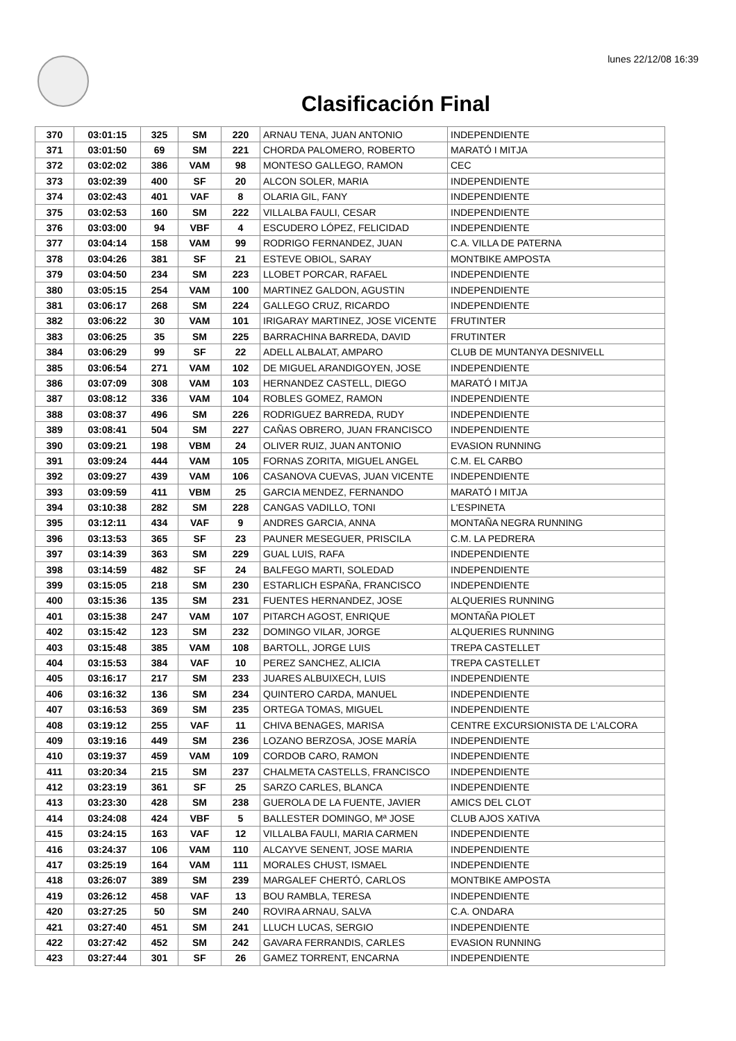lunes 22/12/08 16:39
Clasificación Final
| 370 | 03:01:15 | 325 | SM | 220 | ARNAU TENA, JUAN ANTONIO | INDEPENDIENTE |
| 371 | 03:01:50 | 69 | SM | 221 | CHORDA PALOMERO, ROBERTO | MARATÓ I MITJA |
| 372 | 03:02:02 | 386 | VAM | 98 | MONTESO GALLEGO, RAMON | CEC |
| 373 | 03:02:39 | 400 | SF | 20 | ALCON SOLER, MARIA | INDEPENDIENTE |
| 374 | 03:02:43 | 401 | VAF | 8 | OLARIA GIL, FANY | INDEPENDIENTE |
| 375 | 03:02:53 | 160 | SM | 222 | VILLALBA FAULI, CESAR | INDEPENDIENTE |
| 376 | 03:03:00 | 94 | VBF | 4 | ESCUDERO LÓPEZ, FELICIDAD | INDEPENDIENTE |
| 377 | 03:04:14 | 158 | VAM | 99 | RODRIGO FERNANDEZ, JUAN | C.A. VILLA DE PATERNA |
| 378 | 03:04:26 | 381 | SF | 21 | ESTEVE OBIOL, SARAY | MONTBIKE AMPOSTA |
| 379 | 03:04:50 | 234 | SM | 223 | LLOBET PORCAR, RAFAEL | INDEPENDIENTE |
| 380 | 03:05:15 | 254 | VAM | 100 | MARTINEZ GALDON, AGUSTIN | INDEPENDIENTE |
| 381 | 03:06:17 | 268 | SM | 224 | GALLEGO CRUZ, RICARDO | INDEPENDIENTE |
| 382 | 03:06:22 | 30 | VAM | 101 | IRIGARAY MARTINEZ, JOSE VICENTE | FRUTINTER |
| 383 | 03:06:25 | 35 | SM | 225 | BARRACHINA BARREDA, DAVID | FRUTINTER |
| 384 | 03:06:29 | 99 | SF | 22 | ADELL ALBALAT, AMPARO | CLUB DE MUNTANYA DESNIVELL |
| 385 | 03:06:54 | 271 | VAM | 102 | DE MIGUEL ARANDIGOYEN, JOSE | INDEPENDIENTE |
| 386 | 03:07:09 | 308 | VAM | 103 | HERNANDEZ CASTELL, DIEGO | MARATÓ I MITJA |
| 387 | 03:08:12 | 336 | VAM | 104 | ROBLES GOMEZ, RAMON | INDEPENDIENTE |
| 388 | 03:08:37 | 496 | SM | 226 | RODRIGUEZ BARREDA, RUDY | INDEPENDIENTE |
| 389 | 03:08:41 | 504 | SM | 227 | CAÑAS OBRERO, JUAN FRANCISCO | INDEPENDIENTE |
| 390 | 03:09:21 | 198 | VBM | 24 | OLIVER RUIZ, JUAN ANTONIO | EVASION RUNNING |
| 391 | 03:09:24 | 444 | VAM | 105 | FORNAS ZORITA, MIGUEL ANGEL | C.M. EL CARBO |
| 392 | 03:09:27 | 439 | VAM | 106 | CASANOVA CUEVAS, JUAN VICENTE | INDEPENDIENTE |
| 393 | 03:09:59 | 411 | VBM | 25 | GARCIA MENDEZ, FERNANDO | MARATÓ I MITJA |
| 394 | 03:10:38 | 282 | SM | 228 | CANGAS VADILLO, TONI | L'ESPINETA |
| 395 | 03:12:11 | 434 | VAF | 9 | ANDRES GARCIA, ANNA | MONTAÑA NEGRA RUNNING |
| 396 | 03:13:53 | 365 | SF | 23 | PAUNER MESEGUER, PRISCILA | C.M. LA PEDRERA |
| 397 | 03:14:39 | 363 | SM | 229 | GUAL LUIS, RAFA | INDEPENDIENTE |
| 398 | 03:14:59 | 482 | SF | 24 | BALFEGO MARTI, SOLEDAD | INDEPENDIENTE |
| 399 | 03:15:05 | 218 | SM | 230 | ESTARLICH ESPAÑA, FRANCISCO | INDEPENDIENTE |
| 400 | 03:15:36 | 135 | SM | 231 | FUENTES HERNANDEZ, JOSE | ALQUERIES RUNNING |
| 401 | 03:15:38 | 247 | VAM | 107 | PITARCH AGOST, ENRIQUE | MONTAÑA PIOLET |
| 402 | 03:15:42 | 123 | SM | 232 | DOMINGO VILAR, JORGE | ALQUERIES RUNNING |
| 403 | 03:15:48 | 385 | VAM | 108 | BARTOLL, JORGE LUIS | TREPA CASTELLET |
| 404 | 03:15:53 | 384 | VAF | 10 | PEREZ SANCHEZ, ALICIA | TREPA CASTELLET |
| 405 | 03:16:17 | 217 | SM | 233 | JUARES ALBUIXECH, LUIS | INDEPENDIENTE |
| 406 | 03:16:32 | 136 | SM | 234 | QUINTERO CARDA, MANUEL | INDEPENDIENTE |
| 407 | 03:16:53 | 369 | SM | 235 | ORTEGA TOMAS, MIGUEL | INDEPENDIENTE |
| 408 | 03:19:12 | 255 | VAF | 11 | CHIVA BENAGES, MARISA | CENTRE EXCURSIONISTA DE L'ALCORA |
| 409 | 03:19:16 | 449 | SM | 236 | LOZANO BERZOSA, JOSE MARÍA | INDEPENDIENTE |
| 410 | 03:19:37 | 459 | VAM | 109 | CORDOB CARO, RAMON | INDEPENDIENTE |
| 411 | 03:20:34 | 215 | SM | 237 | CHALMETA CASTELLS, FRANCISCO | INDEPENDIENTE |
| 412 | 03:23:19 | 361 | SF | 25 | SARZO CARLES, BLANCA | INDEPENDIENTE |
| 413 | 03:23:30 | 428 | SM | 238 | GUEROLA DE LA FUENTE, JAVIER | AMICS DEL CLOT |
| 414 | 03:24:08 | 424 | VBF | 5 | BALLESTER DOMINGO, Mª JOSE | CLUB AJOS XATIVA |
| 415 | 03:24:15 | 163 | VAF | 12 | VILLALBA FAULI, MARIA CARMEN | INDEPENDIENTE |
| 416 | 03:24:37 | 106 | VAM | 110 | ALCAYVE SENENT, JOSE MARIA | INDEPENDIENTE |
| 417 | 03:25:19 | 164 | VAM | 111 | MORALES CHUST, ISMAEL | INDEPENDIENTE |
| 418 | 03:26:07 | 389 | SM | 239 | MARGALEF CHERTÓ, CARLOS | MONTBIKE AMPOSTA |
| 419 | 03:26:12 | 458 | VAF | 13 | BOU RAMBLA, TERESA | INDEPENDIENTE |
| 420 | 03:27:25 | 50 | SM | 240 | ROVIRA ARNAU, SALVA | C.A. ONDARA |
| 421 | 03:27:40 | 451 | SM | 241 | LLUCH LUCAS, SERGIO | INDEPENDIENTE |
| 422 | 03:27:42 | 452 | SM | 242 | GAVARA FERRANDIS, CARLES | EVASION RUNNING |
| 423 | 03:27:44 | 301 | SF | 26 | GAMEZ TORRENT, ENCARNA | INDEPENDIENTE |